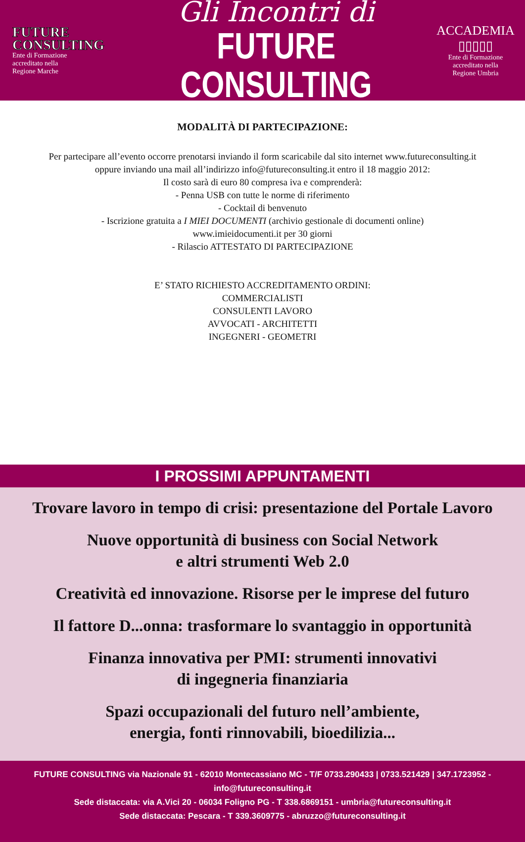FUTURE
CONSULTING
Ente di Formazione
accreditato nella
Regione Marche
Gli Incontri di
FUTURE CONSULTING
ACCADEMIA
▯▯▯▯▯
Ente di Formazione
accreditato nella
Regione Umbria
MODALITÀ DI PARTECIPAZIONE:
Per partecipare all’evento occorre prenotarsi inviando il form scaricabile dal sito internet www.futureconsulting.it
oppure inviando una mail all’indirizzo info@futureconsulting.it entro il 18 maggio 2012:
Il costo sarà di euro 80 compresa iva e comprenderà:
- Penna USB con tutte le norme di riferimento
- Cocktail di benvenuto
- Iscrizione gratuita a I MIEI DOCUMENTI (archivio gestionale di documenti online)
www.imieidocumenti.it per 30 giorni
- Rilascio ATTESTATO DI PARTECIPAZIONE
E’ STATO RICHIESTO ACCREDITAMENTO ORDINI:
COMMERCIALISTI
CONSULENTI LAVORO
AVVOCATI - ARCHITETTI
INGEGNERI - GEOMETRI
I PROSSIMI APPUNTAMENTI
Trovare lavoro in tempo di crisi: presentazione del Portale Lavoro
Nuove opportunità di business con Social Network
e altri strumenti Web 2.0
Creatività ed innovazione. Risorse per le imprese del futuro
Il fattore D...onna: trasformare lo svantaggio in opportunità
Finanza innovativa per PMI: strumenti innovativi
di ingegneria finanziaria
Spazi occupazionali del futuro nell’ambiente,
energia, fonti rinnovabili, bioedilizia...
FUTURE CONSULTING via Nazionale 91 - 62010 Montecassiano MC - T/F 0733.290433 | 0733.521429 | 347.1723952 - info@futureconsulting.it
Sede distaccata: via A.Vici 20 - 06034 Foligno PG - T 338.6869151 - umbria@futureconsulting.it
Sede distaccata: Pescara - T 339.3609775 - abruzzo@futureconsulting.it